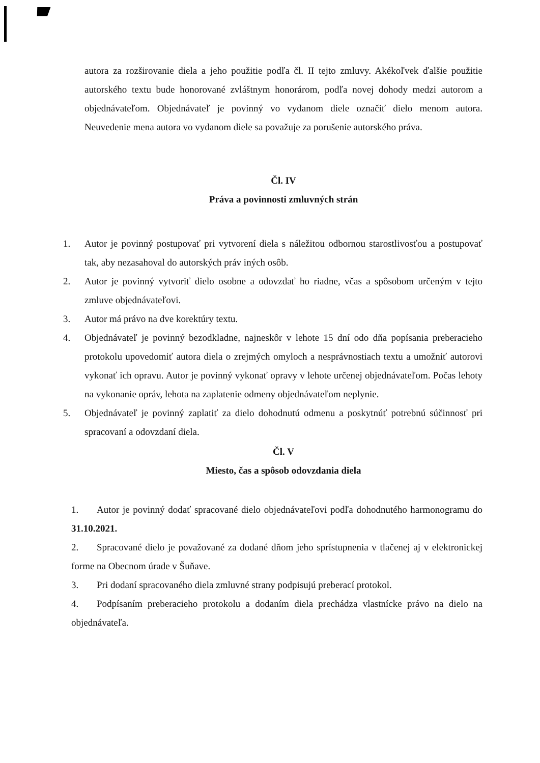autora za rozširovanie diela a jeho použitie podľa čl. II tejto zmluvy. Akékoľvek ďalšie použitie autorského textu bude honorované zvláštnym honorárom, podľa novej dohody medzi autorom a objednávateľom. Objednávateľ je povinný vo vydanom diele označiť dielo menom autora. Neuvedenie mena autora vo vydanom diele sa považuje za porušenie autorského práva.
Čl. IV
Práva a povinnosti zmluvných strán
1. Autor je povinný postupovať pri vytvorení diela s náležitou odbornou starostlivosťou a postupovať tak, aby nezasahoval do autorských práv iných osôb.
2. Autor je povinný vytvoriť dielo osobne a odovzdať ho riadne, včas a spôsobom určeným v tejto zmluve objednávateľovi.
3. Autor má právo na dve korektúry textu.
4. Objednávateľ je povinný bezodkladne, najneskôr v lehote 15 dní odo dňa popísania preberacieho protokolu upovedomiť autora diela o zrejmých omyloch a nesprávnostiach textu a umožniť autorovi vykonať ich opravu. Autor je povinný vykonať opravy v lehote určenej objednávateľom. Počas lehoty na vykonanie opráv, lehota na zaplatenie odmeny objednávateľom neplynie.
5. Objednávateľ je povinný zaplatiť za dielo dohodnutú odmenu a poskytnúť potrebnú súčinnosť pri spracovaní a odovzdaní diela.
Čl. V
Miesto, čas a spôsob odovzdania diela
1. Autor je povinný dodať spracované dielo objednávateľovi podľa dohodnutého harmonogramu do 31.10.2021.
2. Spracované dielo je považované za dodané dňom jeho sprístupnenia v tlačenej aj v elektronickej forme na Obecnom úrade v Šuňave.
3. Pri dodaní spracovaného diela zmluvné strany podpisujú preberací protokol.
4. Podpísaním preberacieho protokolu a dodaním diela prechádza vlastnícke právo na dielo na objednávateľa.